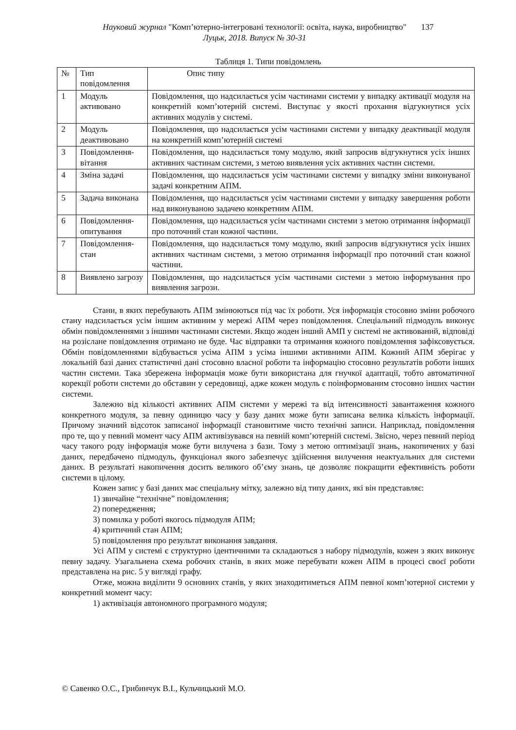Науковий журнал "Комп’ютерно-інтегровані технології: освіта, наука, виробництво"
Луцьк, 2018. Випуск № 30-31
137
Таблиця 1. Типи повідомлень
| № | Тип повідомлення | Опис типу |
| 1 | Модуль активовано | Повідомлення, що надсилається усім частинами системи у випадку активації модуля на конкретній комп’ютерній системі. Виступає у якості прохання відгукнутися усіх активних модулів у системі. |
| 2 | Модуль деактивовано | Повідомлення, що надсилається усім частинами системи у випадку деактивації модуля на конкретній комп’ютерній системі |
| 3 | Повідомлення-вітання | Повідомлення, що надсилається тому модулю, який запросив відгукнутися усіх інших активних частинам системи, з метою виявлення усіх активних частин системи. |
| 4 | Зміна задачі | Повідомлення, що надсилається усім частинами системи у випадку зміни виконуваної задачі конкретним АПМ. |
| 5 | Задача виконана | Повідомлення, що надсилається усім частинами системи у випадку завершення роботи над виконуваною задачею конкретним АПМ. |
| 6 | Повідомлення-опитування | Повідомлення, що надсилається усім частинами системи з метою отримання інформації про поточний стан кожної частини. |
| 7 | Повідомлення-стан | Повідомлення, що надсилається тому модулю, який запросив відгукнутися усіх інших активних частинам системи, з метою отримання інформації про поточний стан кожної частини. |
| 8 | Виявлено загрозу | Повідомлення, що надсилається усім частинами системи з метою інформування про виявлення загрози. |
Стани, в яких перебувають АПМ змінюються під час їх роботи. Уся інформація стосовно зміни робочого стану надсилається усім іншим активним у мережі АПМ через повідомлення. Спеціальний підмодуль виконує обмін повідомленнями з іншими частинами системи. Якщо жоден інший АМП у системі не активований, відповіді на розіслане повідомлення отримано не буде. Час відправки та отримання кожного повідомлення зафіксовується. Обмін повідомленнями відбувається усіма АПМ з усіма іншими активними АПМ. Кожний АПМ зберігає у локальній базі даних статистичні дані стосовно власної роботи та інформацію стосовно результатів роботи інших частин системи. Така збережена інформація може бути використана для гнучкої адаптації, тобто автоматичної корекції роботи системи до обставин у середовищі, адже кожен модуль є поінформованим стосовно інших частин системи.
Залежно від кількості активних АПМ системи у мережі та від інтенсивності завантаження кожного конкретного модуля, за певну одиницю часу у базу даних може бути записана велика кількість інформації. Причому значний відсоток записаної інформації становитиме чисто технічні записи. Наприклад, повідомлення про те, що у певний момент часу АПМ активізувався на певній комп’ютерній системі. Звісно, через певний період часу такого роду інформація може бути вилучена з бази. Тому з метою оптимізації знань, накопичених у базі даних, передбачено підмодуль, функціонал якого забезпечує здійснення вилучення неактуальних для системи даних. В результаті накопичення досить великого об’єму знань, це дозволяє покращити ефективність роботи системи в цілому.
Кожен запис у базі даних має спеціальну мітку, залежно від типу даних, які він представляє:
1) звичайне “технічне” повідомлення;
2) попередження;
3) помилка у роботі якогось підмодуля АПМ;
4) критичний стан АПМ;
5) повідомлення про результат виконання завдання.
Усі АПМ у системі є структурно ідентичними та складаються з набору підмодулів, кожен з яких виконує певну задачу. Узагальнена схема робочих станів, в яких може перебувати кожен АПМ в процесі своєї роботи представлена на рис. 5 у вигляді графу.
Отже, можна виділити 9 основних станів, у яких знаходитиметься АПМ певної комп’ютерної системи у конкретний момент часу:
1) активізація автономного програмного модуля;
© Савенко О.С., Грибинчук В.І., Кульчицький М.О.